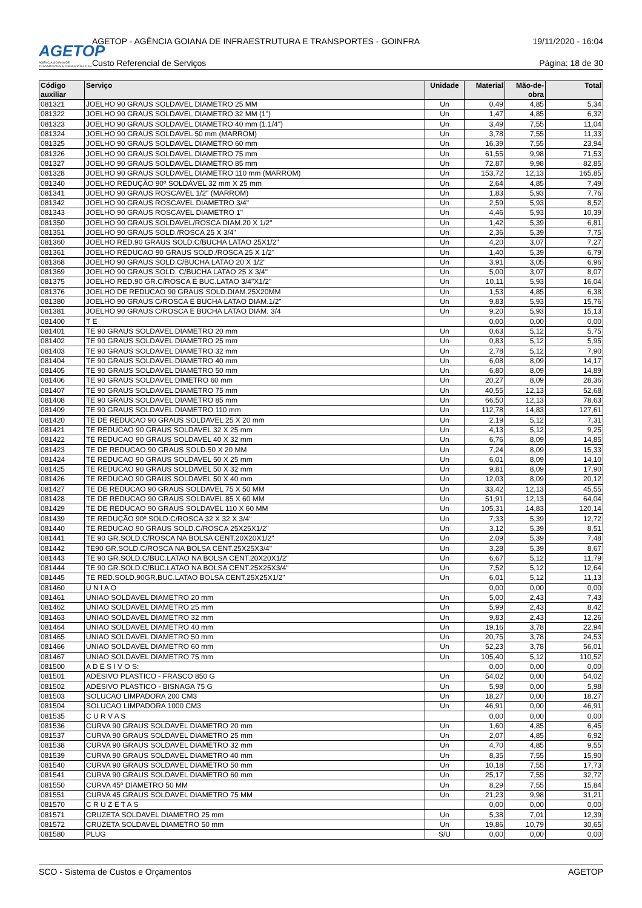AGETOP
AGÊNCIA GOIANA DE TRANSPORTES E OBRAS PÚBLICAS
AGETOP - AGÊNCIA GOIANA DE INFRAESTRUTURA E TRANSPORTES - GOINFRA 19/11/2020 - 16:04
Custo Referencial de Serviços Página: 18 de 30
| Código auxiliar | Serviço | Unidade | Material | Mão-de-obra | Total |
| --- | --- | --- | --- | --- | --- |
| 081321 | JOELHO 90 GRAUS SOLDAVEL DIAMETRO 25 MM | Un | 0,49 | 4,85 | 5,34 |
| 081322 | JOELHO 90 GRAUS SOLDAVEL DIAMETRO 32 MM (1") | Un | 1,47 | 4,85 | 6,32 |
| 081323 | JOELHO 90 GRAUS SOLDAVEL DIAMETRO 40 mm (1.1/4") | Un | 3,49 | 7,55 | 11,04 |
| 081324 | JOELHO 90 GRAUS SOLDAVEL 50 mm (MARROM) | Un | 3,78 | 7,55 | 11,33 |
| 081325 | JOELHO 90 GRAUS SOLDAVEL DIAMETRO 60 mm | Un | 16,39 | 7,55 | 23,94 |
| 081326 | JOELHO 90 GRAUS SOLDAVEL DIAMETRO 75 mm | Un | 61,55 | 9,98 | 71,53 |
| 081327 | JOELHO 90 GRAUS SOLDAVEL DIAMETRO 85 mm | Un | 72,87 | 9,98 | 82,85 |
| 081328 | JOELHO 90 GRAUS SOLDAVEL DIAMETRO 110 mm (MARROM) | Un | 153,72 | 12,13 | 165,85 |
| 081340 | JOELHO REDUÇÃO 90º SOLDÁVEL 32 mm X 25 mm | Un | 2,64 | 4,85 | 7,49 |
| 081341 | JOELHO 90 GRAUS ROSCAVEL 1/2" (MARROM) | Un | 1,83 | 5,93 | 7,76 |
| 081342 | JOELHO 90 GRAUS ROSCAVEL DIAMETRO 3/4" | Un | 2,59 | 5,93 | 8,52 |
| 081343 | JOELHO 90 GRAUS ROSCAVEL DIAMETRO 1" | Un | 4,46 | 5,93 | 10,39 |
| 081350 | JOELHO 90 GRAUS SOLDAVEL/ROSCA DIAM.20 X 1/2" | Un | 1,42 | 5,39 | 6,81 |
| 081351 | JOELHO 90 GRAUS SOLD./ROSCA 25 X 3/4" | Un | 2,36 | 5,39 | 7,75 |
| 081360 | JOELHO RED.90 GRAUS SOLD.C/BUCHA LATAO 25X1/2" | Un | 4,20 | 3,07 | 7,27 |
| 081361 | JOELHO REDUCAO 90 GRAUS SOLD./ROSCA 25 X 1/2" | Un | 1,40 | 5,39 | 6,79 |
| 081368 | JOELHO 90 GRAUS SOLD.C/BUCHA LATAO 20 X 1/2" | Un | 3,91 | 3,05 | 6,96 |
| 081369 | JOELHO 90 GRAUS SOLD. C/BUCHA LATAO 25 X 3/4" | Un | 5,00 | 3,07 | 8,07 |
| 081375 | JOELHO RED.90 GR.C/ROSCA E BUC.LATAO 3/4"X1/2" | Un | 10,11 | 5,93 | 16,04 |
| 081376 | JOELHO DE REDUCAO 90 GRAUS SOLD.DIAM.25X20MM | Un | 1,53 | 4,85 | 6,38 |
| 081380 | JOELHO 90 GRAUS C/ROSCA E BUCHA LATAO DIAM.1/2" | Un | 9,83 | 5,93 | 15,76 |
| 081381 | JOELHO 90 GRAUS C/ROSCA E BUCHA LATAO DIAM. 3/4 | Un | 9,20 | 5,93 | 15,13 |
| 081400 | T E | | 0,00 | 0,00 | 0,00 |
| 081401 | TE 90 GRAUS SOLDAVEL DIAMETRO 20 mm | Un | 0,63 | 5,12 | 5,75 |
| 081402 | TE 90 GRAUS SOLDAVEL DIAMETRO 25 mm | Un | 0,83 | 5,12 | 5,95 |
| 081403 | TE 90 GRAUS SOLDAVEL DIAMETRO 32 mm | Un | 2,78 | 5,12 | 7,90 |
| 081404 | TE 90 GRAUS SOLDAVEL DIAMETRO 40 mm | Un | 6,08 | 8,09 | 14,17 |
| 081405 | TE 90 GRAUS SOLDAVEL DIAMETRO 50 mm | Un | 6,80 | 8,09 | 14,89 |
| 081406 | TE 90 GRAUS SOLDAVEL DIMETRO 60 mm | Un | 20,27 | 8,09 | 28,36 |
| 081407 | TE 90 GRAUS SOLDAVEL DIAMETRO 75 mm | Un | 40,55 | 12,13 | 52,68 |
| 081408 | TE 90 GRAUS SOLDAVEL DIAMETRO 85 mm | Un | 66,50 | 12,13 | 78,63 |
| 081409 | TE 90 GRAUS SOLDAVEL DIAMETRO 110 mm | Un | 112,78 | 14,83 | 127,61 |
| 081420 | TE DE REDUCAO 90 GRAUS SOLDAVEL 25 X 20 mm | Un | 2,19 | 5,12 | 7,31 |
| 081421 | TE REDUCAO 90 GRAUS SOLDAVEL 32 X 25 mm | Un | 4,13 | 5,12 | 9,25 |
| 081422 | TE REDUCAO 90 GRAUS SOLDAVEL 40 X 32 mm | Un | 6,76 | 8,09 | 14,85 |
| 081423 | TE DE REDUCAO 90 GRAUS SOLD.50 X 20 MM | Un | 7,24 | 8,09 | 15,33 |
| 081424 | TE REDUCAO 90 GRAUS SOLDAVEL 50 X 25 mm | Un | 6,01 | 8,09 | 14,10 |
| 081425 | TE REDUCAO 90 GRAUS SOLDAVEL 50 X 32 mm | Un | 9,81 | 8,09 | 17,90 |
| 081426 | TE REDUCAO 90 GRAUS SOLDAVEL 50 X 40 mm | Un | 12,03 | 8,09 | 20,12 |
| 081427 | TE DE REDUCAO 90 GRAUS SOLDAVEL 75 X 50 MM | Un | 33,42 | 12,13 | 45,55 |
| 081428 | TE DE REDUCAO 90 GRAUS SOLDAVEL 85 X 60 MM | Un | 51,91 | 12,13 | 64,04 |
| 081429 | TE DE REDUCAO 90 GRAUS SOLDAVEL 110 X 60 MM | Un | 105,31 | 14,83 | 120,14 |
| 081439 | TE REDUÇÃO 90º SOLD.C/ROSCA 32 X 32 X 3/4" | Un | 7,33 | 5,39 | 12,72 |
| 081440 | TE REDUCAO 90 GRAUS SOLD.C/ROSCA 25X25X1/2" | Un | 3,12 | 5,39 | 8,51 |
| 081441 | TE 90 GR.SOLD.C/ROSCA NA BOLSA CENT.20X20X1/2" | Un | 2,09 | 5,39 | 7,48 |
| 081442 | TE90 GR.SOLD.C/ROSCA NA BOLSA CENT.25X25X3/4" | Un | 3,28 | 5,39 | 8,67 |
| 081443 | TE 90 GR.SOLD.C/BUC.LATAO NA BOLSA CENT.20X20X1/2" | Un | 6,67 | 5,12 | 11,79 |
| 081444 | TE 90 GR.SOLD.C/BUC.LATAO NA BOLSA CENT.25X25X3/4" | Un | 7,52 | 5,12 | 12,64 |
| 081445 | TE RED.SOLD.90GR.BUC.LATAO BOLSA CENT.25X25X1/2" | Un | 6,01 | 5,12 | 11,13 |
| 081460 | U N I A O | | 0,00 | 0,00 | 0,00 |
| 081461 | UNIAO SOLDAVEL DIAMETRO 20 mm | Un | 5,00 | 2,43 | 7,43 |
| 081462 | UNIAO SOLDAVEL DIAMETRO 25 mm | Un | 5,99 | 2,43 | 8,42 |
| 081463 | UNIAO SOLDAVEL DIAMETRO 32 mm | Un | 9,83 | 2,43 | 12,26 |
| 081464 | UNIAO SOLDAVEL DIAMETRO 40 mm | Un | 19,16 | 3,78 | 22,94 |
| 081465 | UNIAO SOLDAVEL DIAMETRO 50 mm | Un | 20,75 | 3,78 | 24,53 |
| 081466 | UNIAO SOLDAVEL DIAMETRO 60 mm | Un | 52,23 | 3,78 | 56,01 |
| 081467 | UNIAO SOLDAVEL DIAMETRO 75 mm | Un | 105,40 | 5,12 | 110,52 |
| 081500 | A D E S I V O S: | | 0,00 | 0,00 | 0,00 |
| 081501 | ADESIVO PLASTICO - FRASCO 850 G | Un | 54,02 | 0,00 | 54,02 |
| 081502 | ADESIVO PLASTICO - BISNAGA 75 G | Un | 5,98 | 0,00 | 5,98 |
| 081503 | SOLUCAO LIMPADORA 200 CM3 | Un | 18,27 | 0,00 | 18,27 |
| 081504 | SOLUCAO LIMPADORA 1000 CM3 | Un | 46,91 | 0,00 | 46,91 |
| 081535 | C U R V A S | | 0,00 | 0,00 | 0,00 |
| 081536 | CURVA 90 GRAUS SOLDAVEL DIAMETRO 20 mm | Un | 1,60 | 4,85 | 6,45 |
| 081537 | CURVA 90 GRAUS SOLDAVEL DIAMETRO 25 mm | Un | 2,07 | 4,85 | 6,92 |
| 081538 | CURVA 90 GRAUS SOLDAVEL DIAMETRO 32 mm | Un | 4,70 | 4,85 | 9,55 |
| 081539 | CURVA 90 GRAUS SOLDAVEL DIAMETRO 40 mm | Un | 8,35 | 7,55 | 15,90 |
| 081540 | CURVA 90 GRAUS SOLDAVEL DIAMETRO 50 mm | Un | 10,18 | 7,55 | 17,73 |
| 081541 | CURVA 90 GRAUS SOLDAVEL DIAMETRO 60 mm | Un | 25,17 | 7,55 | 32,72 |
| 081550 | CURVA 45º DIAMETRO 50 MM | Un | 8,29 | 7,55 | 15,84 |
| 081551 | CURVA 45 GRAUS SOLDAVEL DIAMETRO 75 MM | Un | 21,23 | 9,98 | 31,21 |
| 081570 | C R U Z E T A S | | 0,00 | 0,00 | 0,00 |
| 081571 | CRUZETA SOLDAVEL DIAMETRO 25 mm | Un | 5,38 | 7,01 | 12,39 |
| 081572 | CRUZETA SOLDAVEL DIAMETRO 50 mm | Un | 19,86 | 10,79 | 30,65 |
| 081580 | PLUG | S/U | 0,00 | 0,00 | 0,00 |
SCO - Sistema de Custos e Orçamentos AGETOP